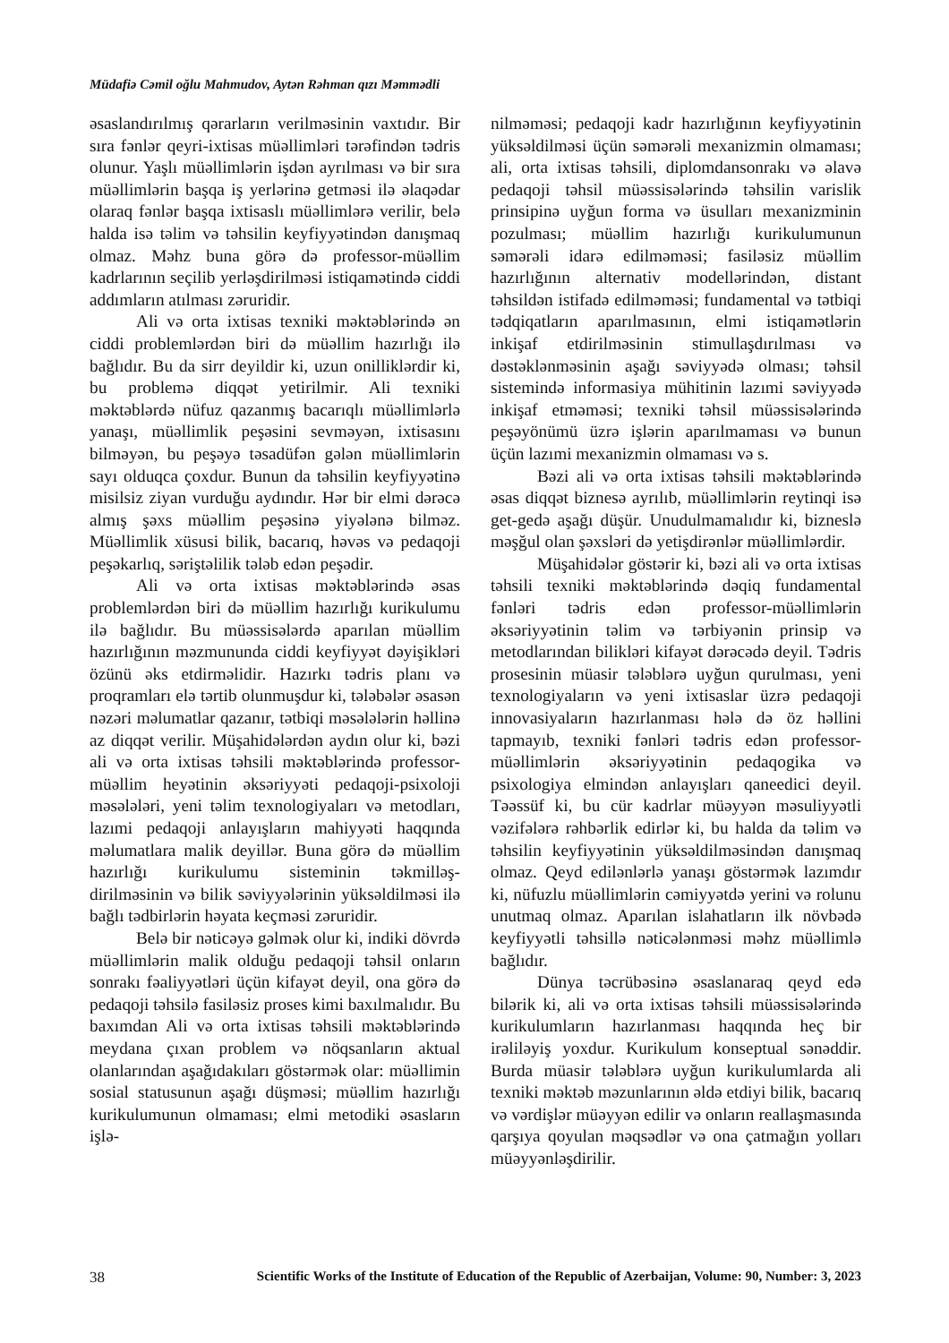Müdafiə Cəmil oğlu Mahmudov, Aytən Rəhman qızı Məmmədli
əsaslandırılmış qərarların verilməsinin vaxtıdır. Bir sıra fənlər qeyri-ixtisas müəllimləri tərəfindən tədris olunur. Yaşlı müəllimlərin işdən ayrılması və bir sıra müəllimlərin başqa iş yerlərinə getməsi ilə əlaqədar olaraq fənlər başqa ixtisaslı müəllimlərə verilir, belə halda isə təlim və təhsilin keyfiyyətindən danışmaq olmaz. Məhz buna görə də professor-müəllim kadrlarının seçilib yerləşdirilməsi istiqamətində ciddi addımların atılması zəruridir.
Ali və orta ixtisas texniki məktəblərində ən ciddi problemlərdən biri də müəllim hazırlığı ilə bağlıdır. Bu da sirr deyildir ki, uzun onilliklərdir ki, bu problemə diqqət yetirilmir. Ali texniki məktəblərdə nüfuz qazanmış bacarıqlı müəllimlərlə yanaşı, müəllimlik peşəsini sevməyən, ixtisasını bilməyən, bu peşəyə təsadüfən gələn müəllimlərin sayı olduqca çoxdur. Bunun da təhsilin keyfiyyətinə misilsiz ziyan vurduğu aydındır. Hər bir elmi dərəcə almış şəxs müəllim peşəsinə yiyələnə bilməz. Müəllimlik xüsusi bilik, bacarıq, həvəs və pedaqoji peşəkarlıq, səriştəlilik tələb edən peşədir.
Ali və orta ixtisas məktəblərində əsas problemlərdən biri də müəllim hazırlığı kurikulumu ilə bağlıdır. Bu müəssisələrdə aparılan müəllim hazırlığının məzmununda ciddi keyfiyyət dəyişikləri özünü əks etdirməlidir. Hazırkı tədris planı və proqramları elə tərtib olunmuşdur ki, tələbələr əsasən nəzəri məlumatlar qazanır, tətbiqi məsələlərin həllinə az diqqət verilir. Müşahidələrdən aydın olur ki, bəzi ali və orta ixtisas təhsili məktəblərində professor-müəllim heyətinin əksəriyyəti pedaqoji-psixoloji məsələləri, yeni təlim texnologiyaları və metodları, lazımi pedaqoji anlayışların mahiyyəti haqqında məlumatlara malik deyillər. Buna görə də müəllim hazırlığı kurikulumu sisteminin təkmilləş-dirilməsinin və bilik səviyyələrinin yüksəldilməsi ilə bağlı tədbirlərin həyata keçməsi zəruridir.
Belə bir nəticəyə gəlmək olur ki, indiki dövrdə müəllimlərin malik olduğu pedaqoji təhsil onların sonrakı fəaliyyətləri üçün kifayət deyil, ona görə də pedaqoji təhsilə fasiləsiz proses kimi baxılmalıdır. Bu baxımdan Ali və orta ixtisas təhsili məktəblərində meydana çıxan problem və nöqsanların aktual olanlarından aşağıdakıları göstərmək olar: müəllimin sosial statusunun aşağı düşməsi; müəllim hazırlığı kurikulumunun olmaması; elmi metodiki əsasların işlə-
nilməməsi; pedaqoji kadr hazırlığının keyfiyyətinin yüksəldilməsi üçün səmərəli mexanizmin olmaması; ali, orta ixtisas təhsili, diplomdansonrakı və əlavə pedaqoji təhsil müəssisələrində təhsilin varislik prinsipinə uyğun forma və üsulları mexanizminin pozulması; müəllim hazırlığı kurikulumunun səmərəli idarə edilməməsi; fasiləsiz müəllim hazırlığının alternativ modellərindən, distant təhsildən istifadə edilməməsi; fundamental və tətbiqi tədqiqatların aparılmasının, elmi istiqamətlərin inkişaf etdirilməsinin stimullaşdırılması və dəstəklənməsinin aşağı səviyyədə olması; təhsil sistemində informasiya mühitinin lazımi səviyyədə inkişaf etməməsi; texniki təhsil müəssisələrində peşəyönümü üzrə işlərin aparılmaması və bunun üçün lazımi mexanizmin olmaması və s.
Bəzi ali və orta ixtisas təhsili məktəblərində əsas diqqət biznesə ayrılıb, müəllimlərin reytinqi isə get-gedə aşağı düşür. Unudulmamalıdır ki, bizneslə məşğul olan şəxsləri də yetişdirənlər müəllimlərdir.
Müşahidələr göstərir ki, bəzi ali və orta ixtisas təhsili texniki məktəblərində dəqiq fundamental fənləri tədris edən professor-müəllimlərin əksəriyyətinin təlim və tərbiyənin prinsip və metodlarından bilikləri kifayət dərəcədə deyil. Tədris prosesinin müasir tələblərə uyğun qurulması, yeni texnologiyaların və yeni ixtisaslar üzrə pedaqoji innovasiyaların hazırlanması hələ də öz həllini tapmayıb, texniki fənləri tədris edən professor-müəllimlərin əksəriyyətinin pedaqogika və psixologiya elmindən anlayışları qaneedici deyil. Təəssüf ki, bu cür kadrlar müəyyən məsuliyyətli vəzifələrə rəhbərlik edirlər ki, bu halda da təlim və təhsilin keyfiyyətinin yüksəldilməsindən danışmaq olmaz. Qeyd edilənlərlə yanaşı göstərmək lazımdır ki, nüfuzlu müəllimlərin cəmiyyətdə yerini və rolunu unutmaq olmaz. Aparılan islahatların ilk növbədə keyfiyyətli təhsillə nəticələnməsi məhz müəllimlə bağlıdır.
Dünya təcrübəsinə əsaslanaraq qeyd edə bilərik ki, ali və orta ixtisas təhsili müəssisələrində kurikulumların hazırlanması haqqında heç bir irəliləyiş yoxdur. Kurikulum konseptual sənəddir. Burda müasir tələblərə uyğun kurikulumlarda ali texniki məktəb məzunlarının əldə etdiyi bilik, bacarıq və vərdişlər müəyyən edilir və onların reallaşmasında qarşıya qoyulan məqsədlər və ona çatmağın yolları müəyyənləşdirilir.
38 Scientific Works of the Institute of Education of the Republic of Azerbaijan, Volume: 90, Number: 3, 2023